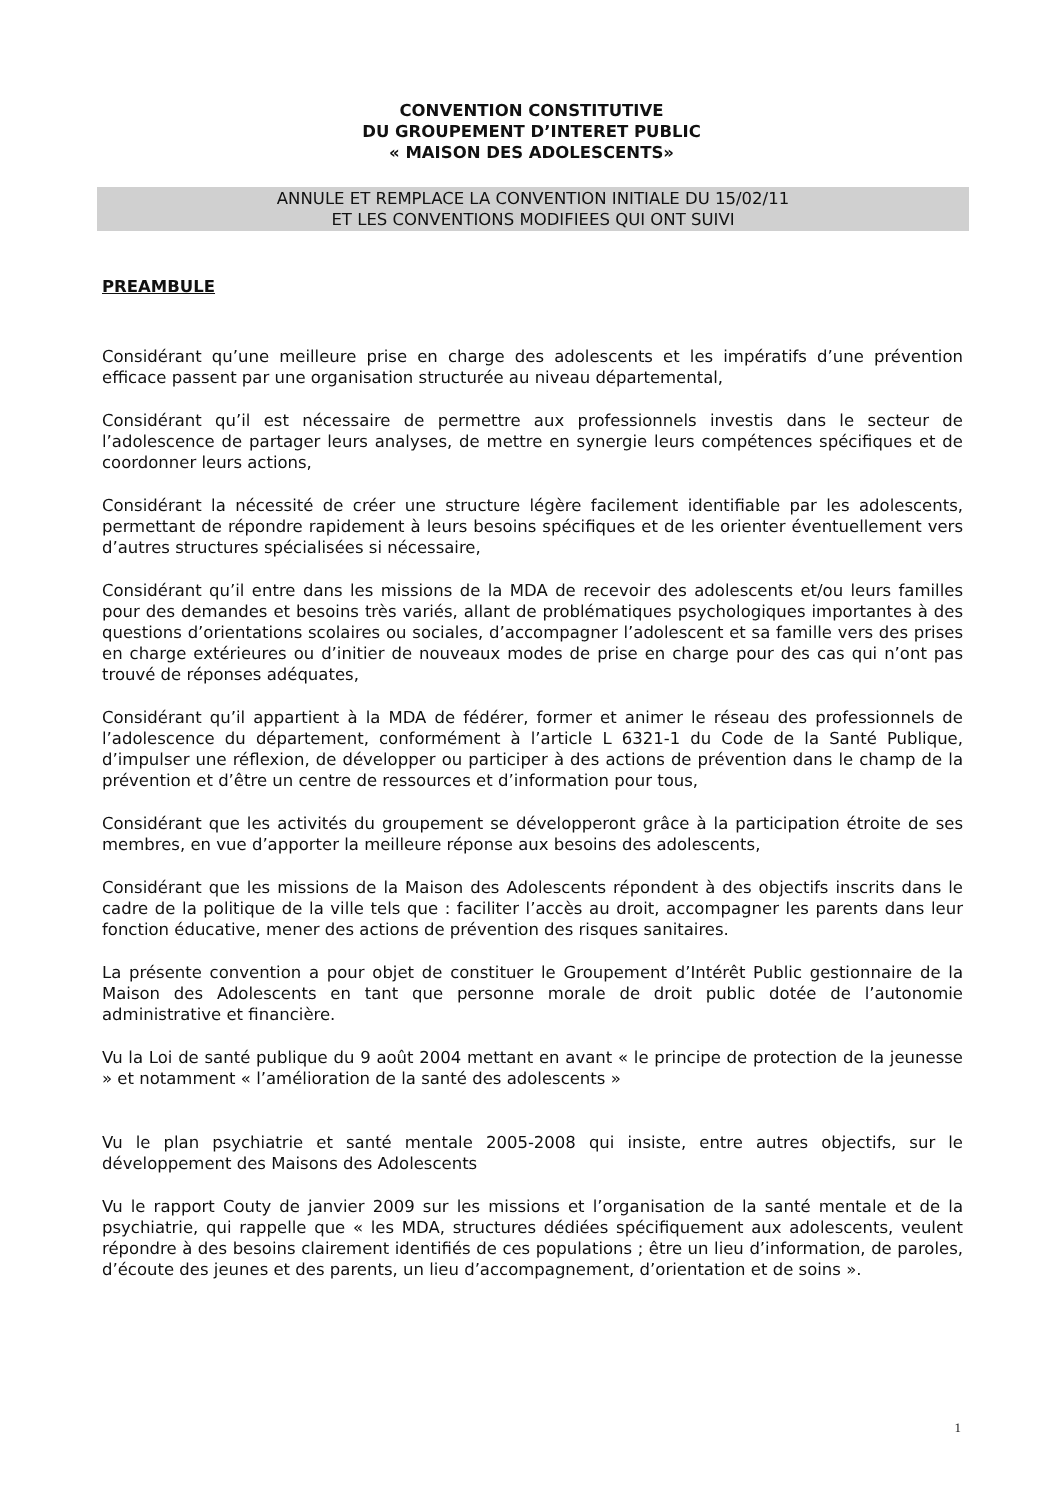CONVENTION CONSTITUTIVE
DU GROUPEMENT D’INTERET PUBLIC
« MAISON DES ADOLESCENTS»
ANNULE ET REMPLACE LA CONVENTION INITIALE DU 15/02/11
ET LES CONVENTIONS MODIFIEES QUI ONT SUIVI
PREAMBULE
Considérant qu’une meilleure prise en charge des adolescents et les impératifs d’une prévention efficace passent par une organisation structurée au niveau départemental,
Considérant qu’il est nécessaire de permettre aux professionnels investis dans le secteur de l’adolescence de partager leurs analyses, de mettre en synergie leurs compétences spécifiques et de coordonner leurs actions,
Considérant la nécessité de créer une structure légère facilement identifiable par les adolescents, permettant de répondre rapidement à leurs besoins spécifiques et de les orienter éventuellement vers d’autres structures spécialisées si nécessaire,
Considérant qu’il entre dans les missions de la MDA de recevoir des adolescents et/ou leurs familles pour des demandes et besoins très variés, allant de problématiques psychologiques importantes à des questions d’orientations scolaires ou sociales, d’accompagner l’adolescent et sa famille vers des prises en charge extérieures ou d’initier de nouveaux modes de prise en charge pour des cas qui n’ont pas trouvé de réponses adéquates,
Considérant qu’il appartient à la MDA de fédérer, former et animer le réseau des professionnels de l’adolescence du département, conformément à l’article L 6321-1 du Code de la Santé Publique, d’impulser une réflexion, de développer ou participer à des actions de prévention dans le champ de la prévention et d’être un centre de ressources et d’information pour tous,
Considérant que les activités du groupement se développeront grâce à la participation étroite de ses membres, en vue d’apporter la meilleure réponse aux besoins des adolescents,
Considérant que les missions de la Maison des Adolescents répondent à des objectifs inscrits dans le cadre de la politique de la ville tels que : faciliter l’accès au droit, accompagner les parents dans leur fonction éducative, mener des actions de prévention des risques sanitaires.
La présente convention a pour objet de constituer le Groupement d’Intérêt Public gestionnaire de la Maison des Adolescents en tant que personne morale de droit public dotée de l’autonomie administrative et financière.
Vu la Loi de santé publique du 9 août 2004 mettant en avant « le principe de protection de la jeunesse » et notamment « l’amélioration de la santé des adolescents »
Vu le plan psychiatrie et santé mentale 2005-2008 qui insiste, entre autres objectifs, sur le développement des Maisons des Adolescents
Vu le rapport Couty de janvier 2009 sur les missions et l’organisation de la santé mentale et de la psychiatrie, qui rappelle que « les MDA, structures dédiées spécifiquement aux adolescents, veulent répondre à des besoins clairement identifiés de ces populations ; être un lieu d’information, de paroles, d’écoute des jeunes et des parents, un lieu d’accompagnement, d’orientation et de soins ».
1